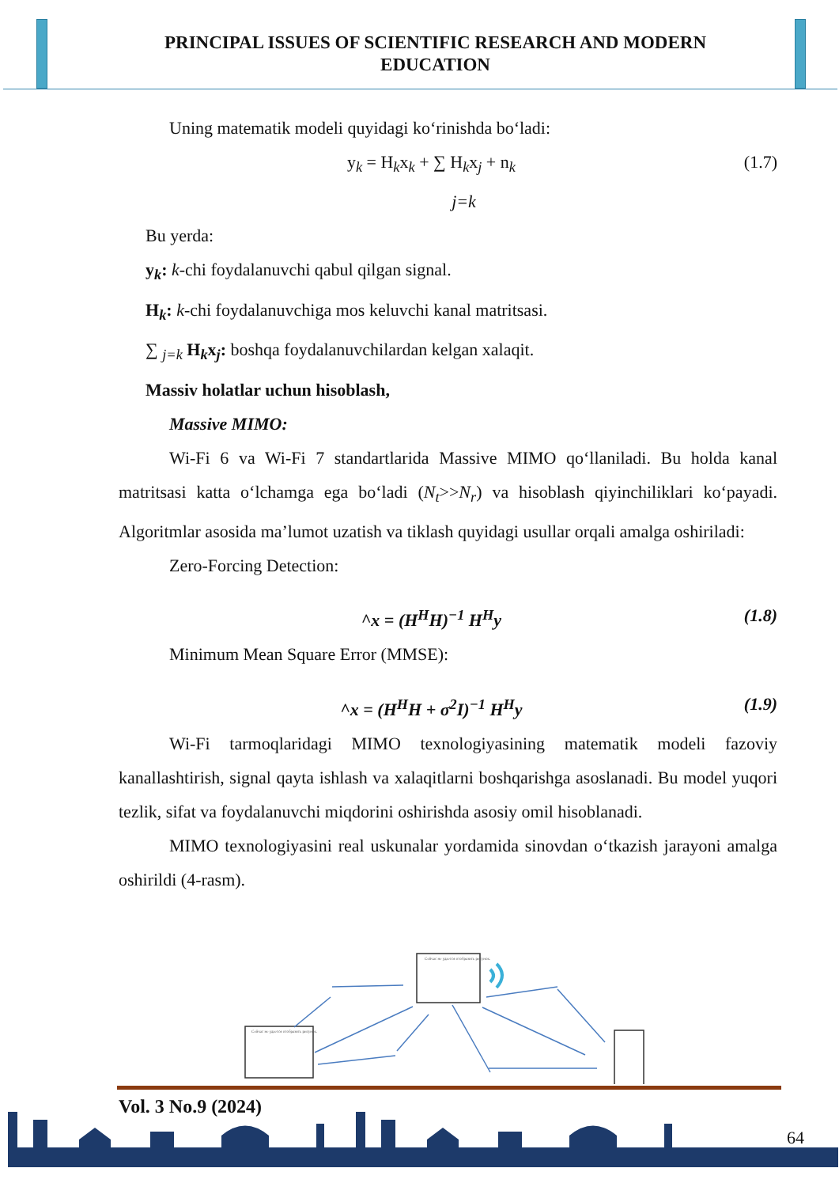PRINCIPAL ISSUES OF SCIENTIFIC RESEARCH AND MODERN EDUCATION
Uning matematik modeli quyidagi ko‘rinishda bo‘ladi:
y<sub>k</sub> = H<sub>k</sub>x<sub>k</sub> + ∑ H<sub>k</sub>x<sub>j</sub> + n<sub>k</sub> (1.7)
j=k
Bu yerda:
y<sub>k</sub>: k-chi foydalanuvchi qabul qilgan signal.
H<sub>k</sub>: k-chi foydalanuvchiga mos keluvchi kanal matritsasi.
∑ <sub>j=k</sub> H<sub>k</sub>x<sub>j</sub>: boshqa foydalanuvchilardan kelgan xalaqit.
Massiv holatlar uchun hisoblash,
Massive MIMO:
Wi-Fi 6 va Wi-Fi 7 standartlarida Massive MIMO qo‘llaniladi. Bu holda kanal matritsasi katta o‘lchamga ega bo‘ladi (N<sub>t</sub>>>N<sub>r</sub>) va hisoblash qiyinchiliklari ko‘payadi. Algoritmlar asosida ma’lumot uzatish va tiklash quyidagi usullar orqali amalga oshiriladi:
Zero-Forcing Detection:
^x = (H<sup>H</sup>H)<sup>−1</sup> H<sup>H</sup>y (1.8)
Minimum Mean Square Error (MMSE):
^x = (H<sup>H</sup>H + σ<sup>2</sup>I)<sup>−1</sup> H<sup>H</sup>y (1.9)
Wi-Fi tarmoqlaridagi MIMO texnologiyasining matematik modeli fazoviy kanallashtirish, signal qayta ishlash va xalaqitlarni boshqarishga asoslanadi. Bu model yuqori tezlik, sifat va foydalanuvchi miqdorini oshirishda asosiy omil hisoblanadi.
MIMO texnologiyasini real uskunalar yordamida sinovdan o‘tkazish jarayoni amalga oshirildi (4-rasm).
Сейчас не удается отобразить рисунок.
Сейчас не удается отобразить рисунок.
Vol. 3 No.9 (2024)
64